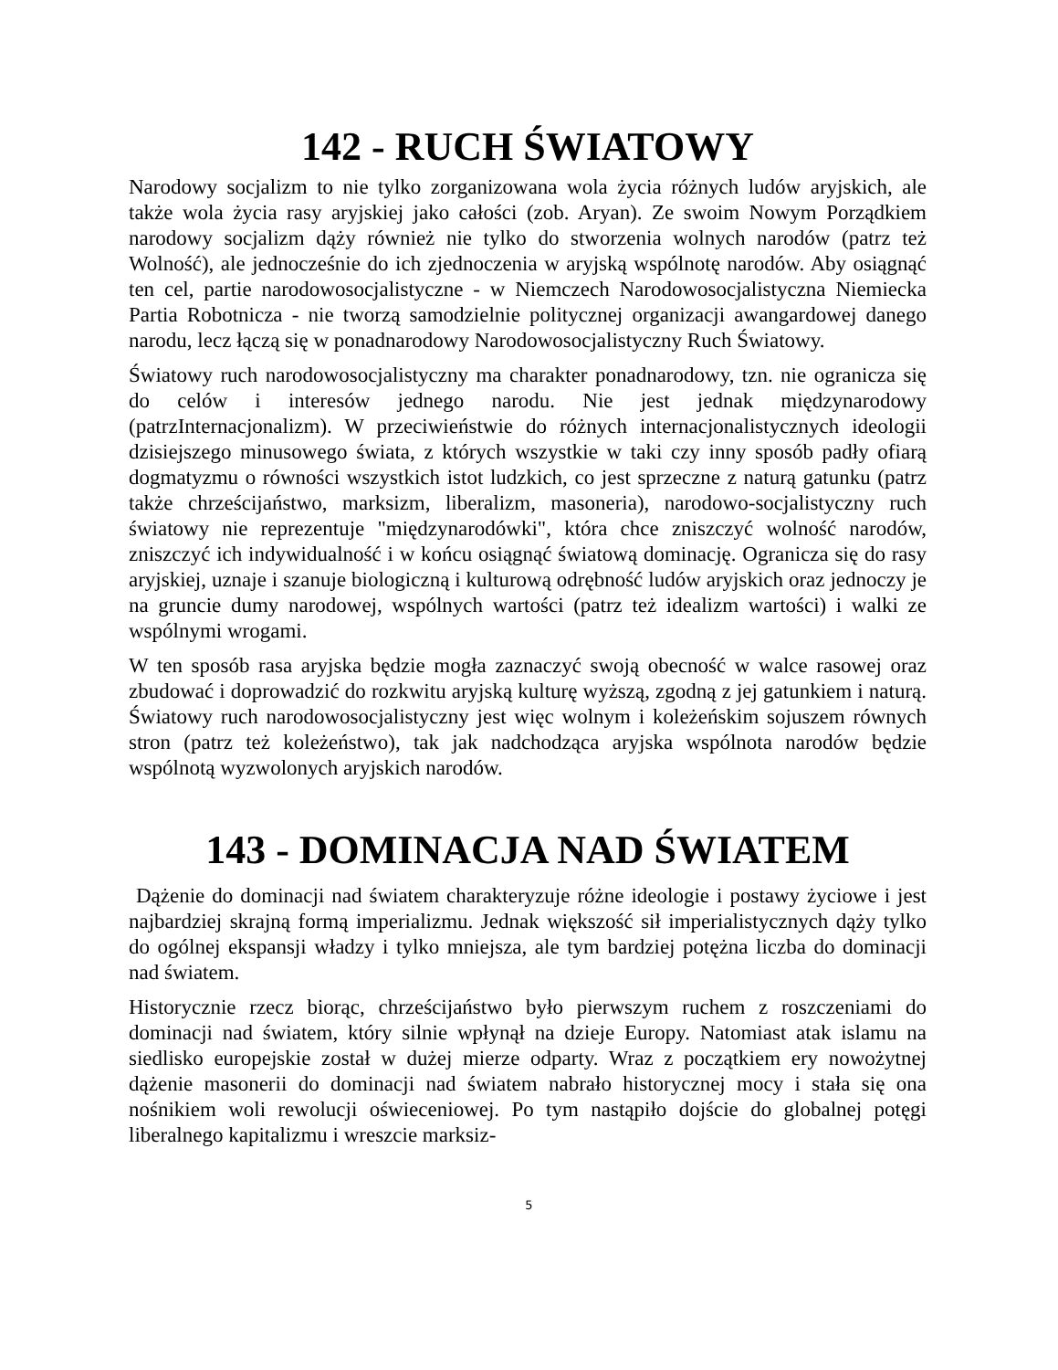142 - RUCH ŚWIATOWY
Narodowy socjalizm to nie tylko zorganizowana wola życia różnych ludów aryjskich, ale także wola życia rasy aryjskiej jako całości (zob. Aryan). Ze swoim Nowym Porządkiem narodowy socjalizm dąży również nie tylko do stworzenia wolnych narodów (patrz też Wolność), ale jednocześnie do ich zjednoczenia w aryjską wspólnotę narodów. Aby osiągnąć ten cel, partie narodowosocjalistyczne - w Niemczech Narodowosocjalistyczna Niemiecka Partia Robotnicza - nie tworzą samodzielnie politycznej organizacji awangardowej danego narodu, lecz łączą się w ponadnarodowy Narodowosocjalistyczny Ruch Światowy.
Światowy ruch narodowosocjalistyczny ma charakter ponadnarodowy, tzn. nie ogranicza się do celów i interesów jednego narodu. Nie jest jednak międzynarodowy (patrzInternacjonalizm). W przeciwieństwie do różnych internacjonalistycznych ideologii dzisiejszego minusowego świata, z których wszystkie w taki czy inny sposób padły ofiarą dogmatyzmu o równości wszystkich istot ludzkich, co jest sprzeczne z naturą gatunku (patrz także chrześcijaństwo, marksizm, liberalizm, masoneria), narodowo-socjalistyczny ruch światowy nie reprezentuje "międzynarodówki", która chce zniszczyć wolność narodów, zniszczyć ich indywidualność i w końcu osiągnąć światową dominację. Ogranicza się do rasy aryjskiej, uznaje i szanuje biologiczną i kulturową odrębność ludów aryjskich oraz jednoczy je na gruncie dumy narodowej, wspólnych wartości (patrz też idealizm wartości) i walki ze wspólnymi wrogami.
W ten sposób rasa aryjska będzie mogła zaznaczyć swoją obecność w walce rasowej oraz zbudować i doprowadzić do rozkwitu aryjską kulturę wyższą, zgodną z jej gatunkiem i naturą. Światowy ruch narodowosocjalistyczny jest więc wolnym i koleżeńskim sojuszem równych stron (patrz też koleżeństwo), tak jak nadchodząca aryjska wspólnota narodów będzie wspólnotą wyzwolonych aryjskich narodów.
143 - DOMINACJA NAD ŚWIATEM
Dążenie do dominacji nad światem charakteryzuje różne ideologie i postawy życiowe i jest najbardziej skrajną formą imperializmu. Jednak większość sił imperialistycznych dąży tylko do ogólnej ekspansji władzy i tylko mniejsza, ale tym bardziej potężna liczba do dominacji nad światem.
Historycznie rzecz biorąc, chrześcijaństwo było pierwszym ruchem z roszczeniami do dominacji nad światem, który silnie wpłynął na dzieje Europy. Natomiast atak islamu na siedlisko europejskie został w dużej mierze odparty. Wraz z początkiem ery nowożytnej dążenie masonerii do dominacji nad światem nabrało historycznej mocy i stała się ona nośnikiem woli rewolucji oświeceniowej. Po tym nastąpiło dojście do globalnej potęgi liberalnego kapitalizmu i wreszcie marksiz-
5